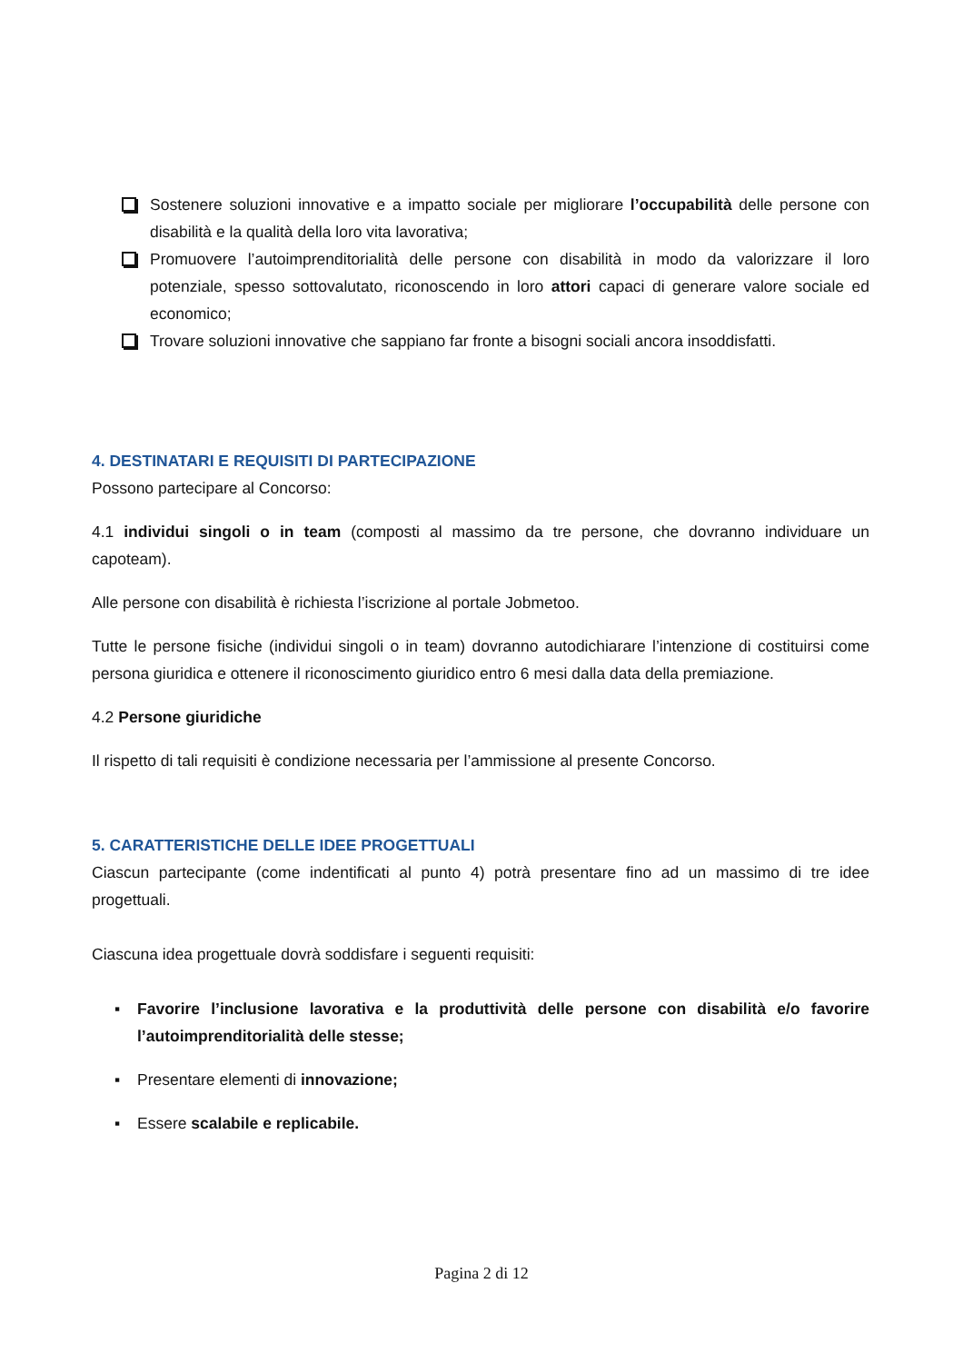Sostenere soluzioni innovative e a impatto sociale per migliorare l’occupabilità delle persone con disabilità e la qualità della loro vita lavorativa;
Promuovere l’autoimprenditorialità delle persone con disabilità in modo da valorizzare il loro potenziale, spesso sottovalutato, riconoscendo in loro attori capaci di generare valore sociale ed economico;
Trovare soluzioni innovative che sappiano far fronte a bisogni sociali ancora insoddisfatti.
4. DESTINATARI E REQUISITI DI PARTECIPAZIONE
Possono partecipare al Concorso:
4.1 individui singoli o in team (composti al massimo da tre persone, che dovranno individuare un capoteam).
Alle persone con disabilità è richiesta l’iscrizione al portale Jobmetoo.
Tutte le persone fisiche (individui singoli o in team) dovranno autodichiarare l’intenzione di costituirsi come persona giuridica e ottenere il riconoscimento giuridico entro 6 mesi dalla data della premiazione.
4.2 Persone giuridiche
Il rispetto di tali requisiti è condizione necessaria per l’ammissione al presente Concorso.
5. CARATTERISTICHE DELLE IDEE PROGETTUALI
Ciascun partecipante (come indentificati al punto 4) potrà presentare fino ad un massimo di tre idee progettuali.
Ciascuna idea progettuale dovrà soddisfare i seguenti requisiti:
▪ Favorire l’inclusione lavorativa e la produttività delle persone con disabilità e/o favorire l’autoimprenditorialità delle stesse;
▪ Presentare elementi di innovazione;
▪ Essere scalabile e replicabile.
Pagina 2 di 12